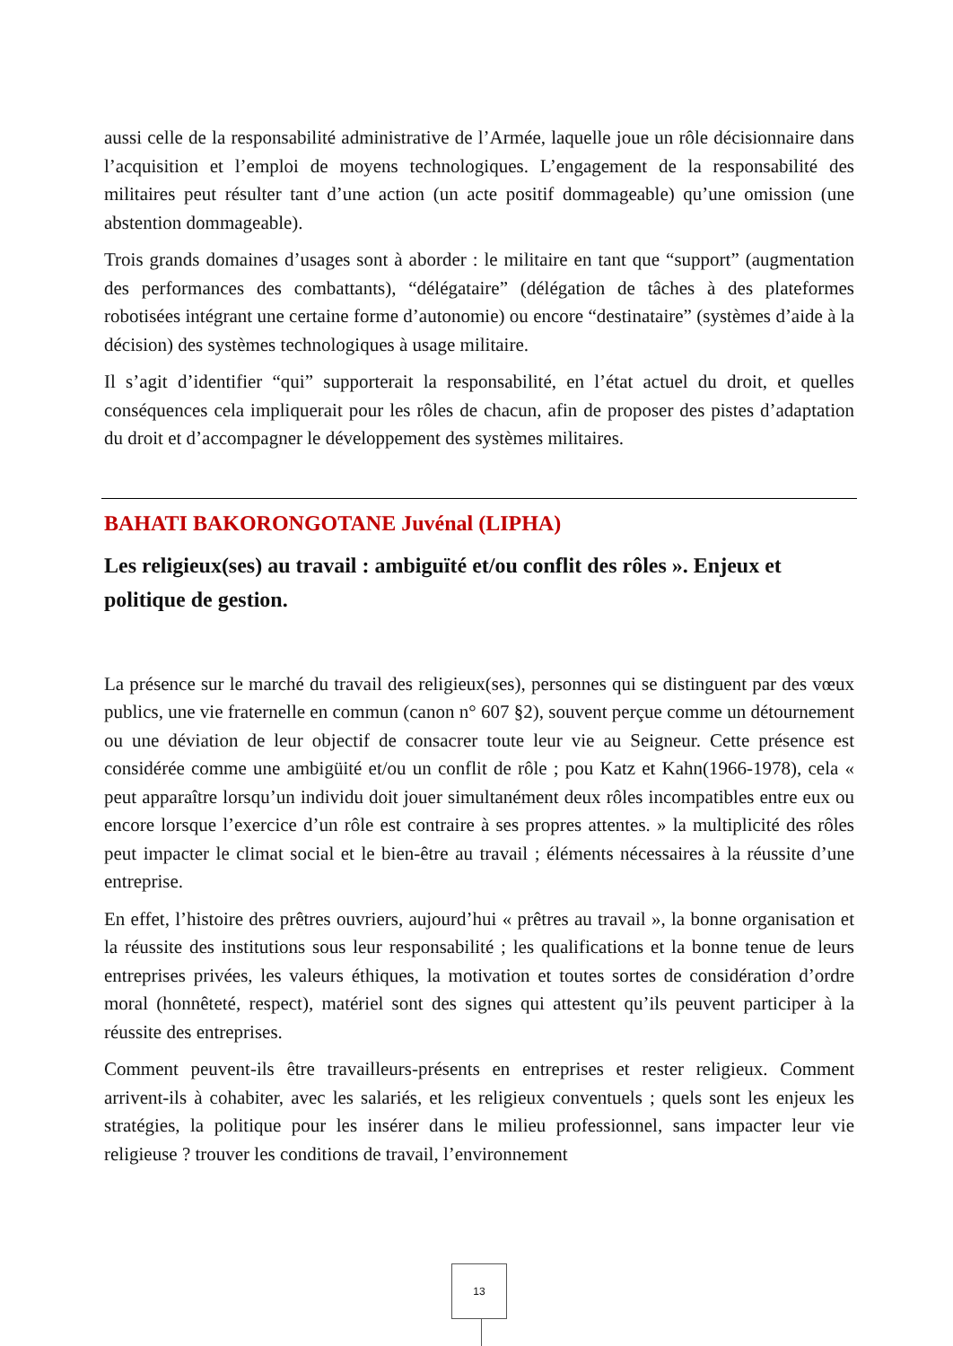aussi celle de la responsabilité administrative de l’Armée, laquelle joue un rôle décisionnaire dans l’acquisition et l’emploi de moyens technologiques. L’engagement de la responsabilité des militaires peut résulter tant d’une action (un acte positif dommageable) qu’une omission (une abstention dommageable).
Trois grands domaines d’usages sont à aborder : le militaire en tant que “support” (augmentation des performances des combattants), “délégataire” (délégation de tâches à des plateformes robotisées intégrant une certaine forme d’autonomie) ou encore “destinataire” (systèmes d’aide à la décision) des systèmes technologiques à usage militaire.
Il s’agit d’identifier “qui” supporterait la responsabilité, en l’état actuel du droit, et quelles conséquences cela impliquerait pour les rôles de chacun, afin de proposer des pistes d’adaptation du droit et d’accompagner le développement des systèmes militaires.
BAHATI BAKORONGOTANE Juvénal (LIPHA)
Les religieux(ses) au travail : ambiguïté et/ou conflit des rôles ». Enjeux et politique de gestion.
La présence sur le marché du travail des religieux(ses), personnes qui se distinguent par des vœux publics, une vie fraternelle en commun (canon n° 607 §2), souvent perçue comme un détournement ou une déviation de leur objectif de consacrer toute leur vie au Seigneur. Cette présence est considérée comme une ambigüité et/ou un conflit de rôle ; pou Katz et Kahn(1966-1978), cela « peut apparaître lorsqu’un individu doit jouer simultanément deux rôles incompatibles entre eux ou encore lorsque l’exercice d’un rôle est contraire à ses propres attentes. » la multiplicité des rôles peut impacter le climat social et le bien-être au travail ; éléments nécessaires à la réussite d’une entreprise.
En effet, l’histoire des prêtres ouvriers, aujourd’hui « prêtres au travail », la bonne organisation et la réussite des institutions sous leur responsabilité ; les qualifications et la bonne tenue de leurs entreprises privées, les valeurs éthiques, la motivation et toutes sortes de considération d’ordre moral (honnêteté, respect), matériel sont des signes qui attestent qu’ils peuvent participer à la réussite des entreprises.
Comment peuvent-ils être travailleurs-présents en entreprises et rester religieux. Comment arrivent-ils à cohabiter, avec les salariés, et les religieux conventuels ; quels sont les enjeux les stratégies, la politique pour les insérer dans le milieu professionnel, sans impacter leur vie religieuse ? trouver les conditions de travail, l’environnement
13